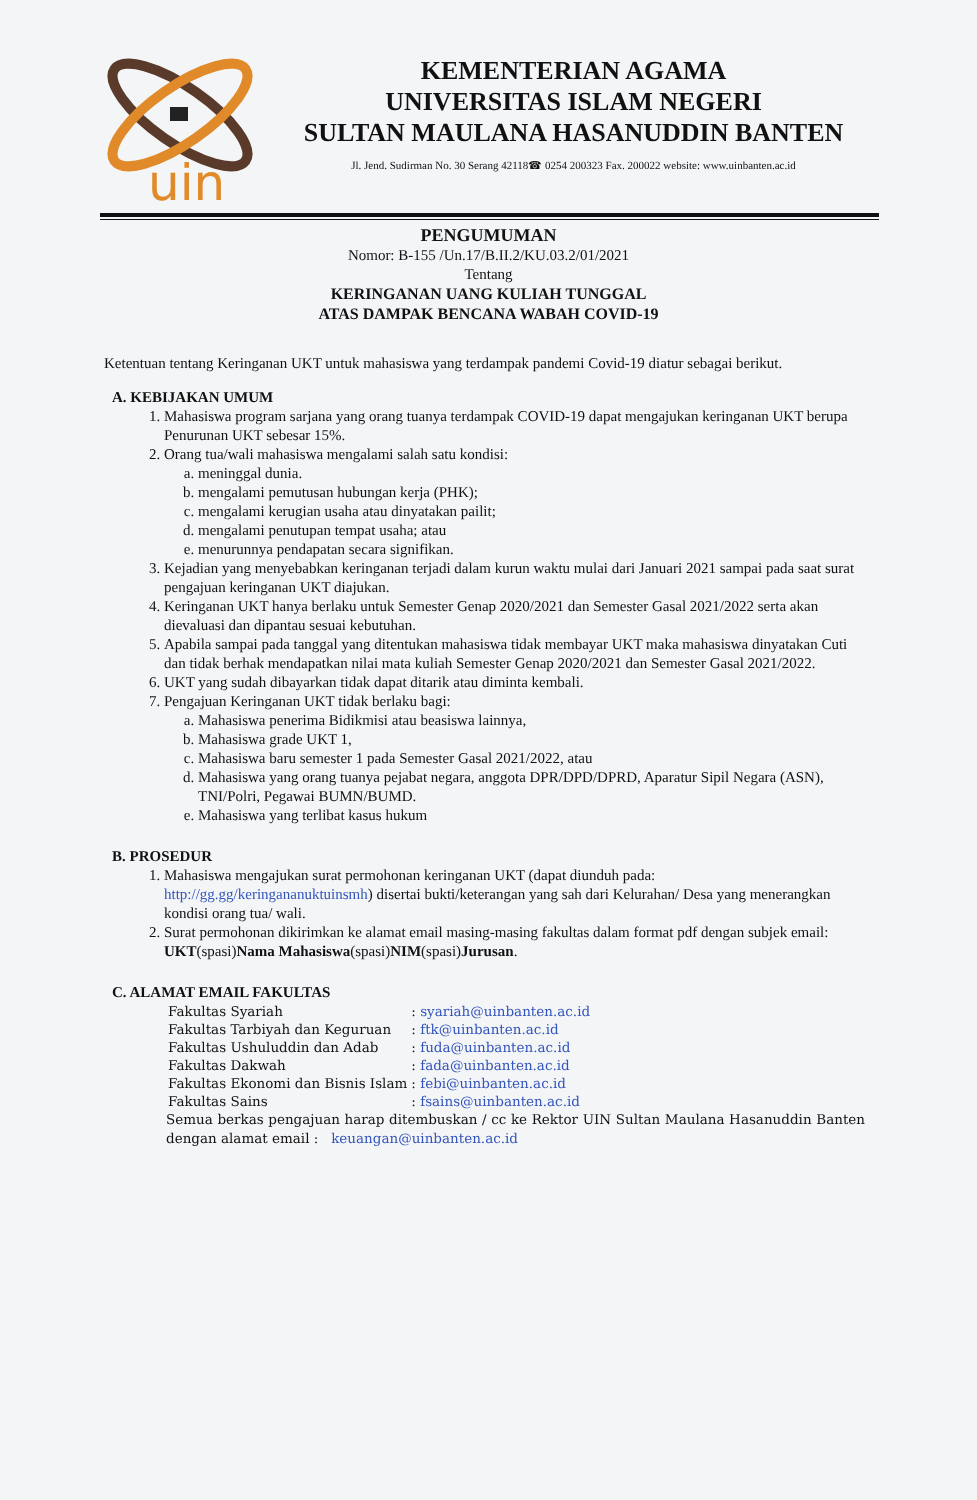uin
KEMENTERIAN AGAMA
UNIVERSITAS ISLAM NEGERI
SULTAN MAULANA HASANUDDIN BANTEN
Jl. Jend. Sudirman No. 30 Serang 42118☎ 0254 200323 Fax. 200022 website: www.uinbanten.ac.id
PENGUMUMAN
Nomor: B-155 /Un.17/B.II.2/KU.03.2/01/2021
Tentang
KERINGANAN UANG KULIAH TUNGGAL
ATAS DAMPAK BENCANA WABAH COVID-19
Ketentuan tentang Keringanan UKT untuk mahasiswa yang terdampak pandemi Covid-19 diatur sebagai berikut.
A. KEBIJAKAN UMUM
1. Mahasiswa program sarjana yang orang tuanya terdampak COVID-19 dapat mengajukan keringanan UKT berupa Penurunan UKT sebesar 15%.
2. Orang tua/wali mahasiswa mengalami salah satu kondisi:
a. meninggal dunia.
b. mengalami pemutusan hubungan kerja (PHK);
c. mengalami kerugian usaha atau dinyatakan pailit;
d. mengalami penutupan tempat usaha; atau
e. menurunnya pendapatan secara signifikan.
3. Kejadian yang menyebabkan keringanan terjadi dalam kurun waktu mulai dari Januari 2021 sampai pada saat surat pengajuan keringanan UKT diajukan.
4. Keringanan UKT hanya berlaku untuk Semester Genap 2020/2021 dan Semester Gasal 2021/2022 serta akan dievaluasi dan dipantau sesuai kebutuhan.
5. Apabila sampai pada tanggal yang ditentukan mahasiswa tidak membayar UKT maka mahasiswa dinyatakan Cuti dan tidak berhak mendapatkan nilai mata kuliah Semester Genap 2020/2021 dan Semester Gasal 2021/2022.
6. UKT yang sudah dibayarkan tidak dapat ditarik atau diminta kembali.
7. Pengajuan Keringanan UKT tidak berlaku bagi:
a. Mahasiswa penerima Bidikmisi atau beasiswa lainnya,
b. Mahasiswa grade UKT 1,
c. Mahasiswa baru semester 1 pada Semester Gasal 2021/2022, atau
d. Mahasiswa yang orang tuanya pejabat negara, anggota DPR/DPD/DPRD, Aparatur Sipil Negara (ASN), TNI/Polri, Pegawai BUMN/BUMD.
e. Mahasiswa yang terlibat kasus hukum
B. PROSEDUR
1. Mahasiswa mengajukan surat permohonan keringanan UKT (dapat diunduh pada: http://gg.gg/keringananuktuinsmh) disertai bukti/keterangan yang sah dari Kelurahan/ Desa yang menerangkan kondisi orang tua/ wali.
2. Surat permohonan dikirimkan ke alamat email masing-masing fakultas dalam format pdf dengan subjek email: UKT(spasi)Nama Mahasiswa(spasi)NIM(spasi)Jurusan.
C. ALAMAT EMAIL FAKULTAS
| Fakultas Syariah | : syariah@uinbanten.ac.id |
| Fakultas Tarbiyah dan Keguruan | : ftk@uinbanten.ac.id |
| Fakultas Ushuluddin dan Adab | : fuda@uinbanten.ac.id |
| Fakultas Dakwah | : fada@uinbanten.ac.id |
| Fakultas Ekonomi dan Bisnis Islam | : febi@uinbanten.ac.id |
| Fakultas Sains | : fsains@uinbanten.ac.id |
Semua berkas pengajuan harap ditembuskan / cc ke Rektor UIN Sultan Maulana Hasanuddin Banten dengan alamat email : keuangan@uinbanten.ac.id